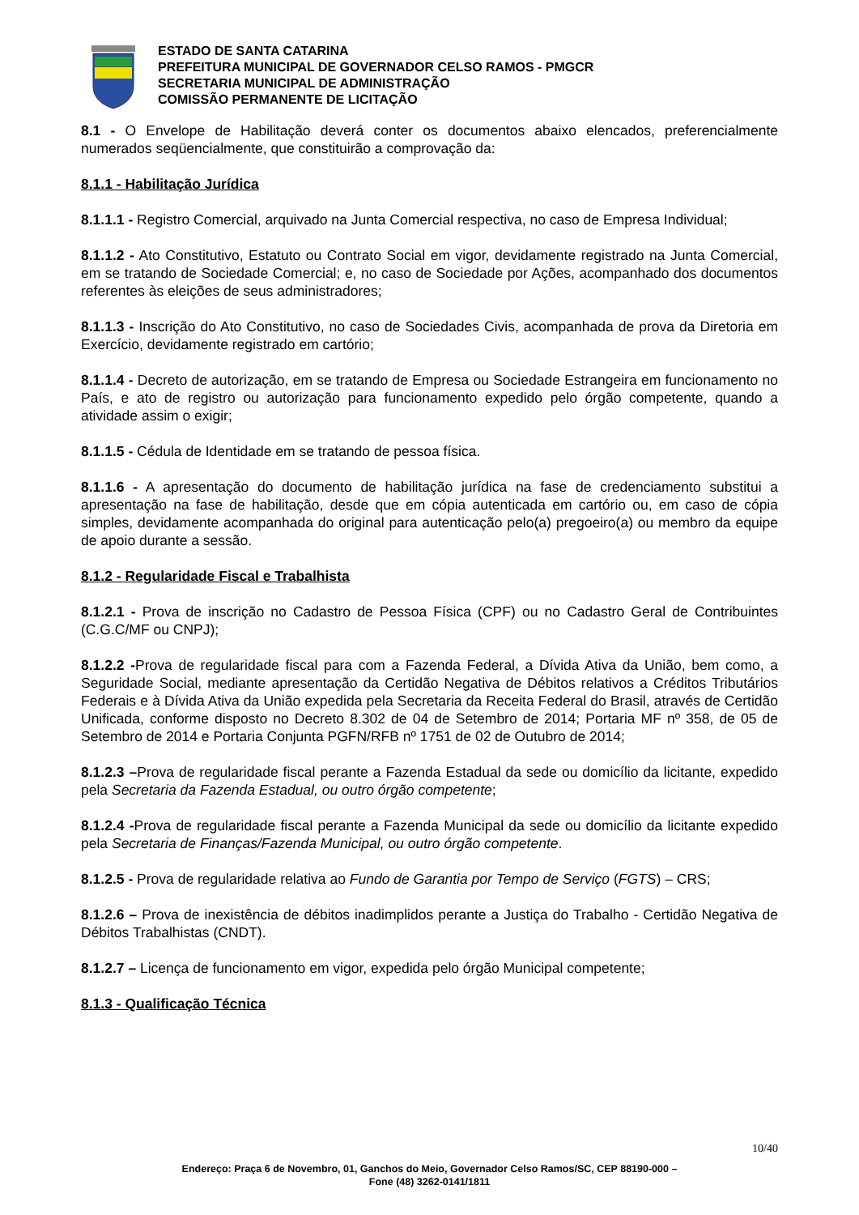ESTADO DE SANTA CATARINA
PREFEITURA MUNICIPAL DE GOVERNADOR CELSO RAMOS - PMGCR
SECRETARIA MUNICIPAL DE ADMINISTRAÇÃO
COMISSÃO PERMANENTE DE LICITAÇÃO
8.1 - O Envelope de Habilitação deverá conter os documentos abaixo elencados, preferencialmente numerados seqüencialmente, que constituirão a comprovação da:
8.1.1 - Habilitação Jurídica
8.1.1.1 - Registro Comercial, arquivado na Junta Comercial respectiva, no caso de Empresa Individual;
8.1.1.2 - Ato Constitutivo, Estatuto ou Contrato Social em vigor, devidamente registrado na Junta Comercial, em se tratando de Sociedade Comercial; e, no caso de Sociedade por Ações, acompanhado dos documentos referentes às eleições de seus administradores;
8.1.1.3 - Inscrição do Ato Constitutivo, no caso de Sociedades Civis, acompanhada de prova da Diretoria em Exercício, devidamente registrado em cartório;
8.1.1.4 - Decreto de autorização, em se tratando de Empresa ou Sociedade Estrangeira em funcionamento no País, e ato de registro ou autorização para funcionamento expedido pelo órgão competente, quando a atividade assim o exigir;
8.1.1.5 - Cédula de Identidade em se tratando de pessoa física.
8.1.1.6 - A apresentação do documento de habilitação jurídica na fase de credenciamento substitui a apresentação na fase de habilitação, desde que em cópia autenticada em cartório ou, em caso de cópia simples, devidamente acompanhada do original para autenticação pelo(a) pregoeiro(a) ou membro da equipe de apoio durante a sessão.
8.1.2 - Regularidade Fiscal e Trabalhista
8.1.2.1 - Prova de inscrição no Cadastro de Pessoa Física (CPF) ou no Cadastro Geral de Contribuintes (C.G.C/MF ou CNPJ);
8.1.2.2 -Prova de regularidade fiscal para com a Fazenda Federal, a Dívida Ativa da União, bem como, a Seguridade Social, mediante apresentação da Certidão Negativa de Débitos relativos a Créditos Tributários Federais e à Dívida Ativa da União expedida pela Secretaria da Receita Federal do Brasil, através de Certidão Unificada, conforme disposto no Decreto 8.302 de 04 de Setembro de 2014; Portaria MF nº 358, de 05 de Setembro de 2014 e Portaria Conjunta PGFN/RFB nº 1751 de 02 de Outubro de 2014;
8.1.2.3 –Prova de regularidade fiscal perante a Fazenda Estadual da sede ou domicílio da licitante, expedido pela Secretaria da Fazenda Estadual, ou outro órgão competente;
8.1.2.4 -Prova de regularidade fiscal perante a Fazenda Municipal da sede ou domicílio da licitante expedido pela Secretaria de Finanças/Fazenda Municipal, ou outro órgão competente.
8.1.2.5 - Prova de regularidade relativa ao Fundo de Garantia por Tempo de Serviço (FGTS) – CRS;
8.1.2.6 – Prova de inexistência de débitos inadimplidos perante a Justiça do Trabalho - Certidão Negativa de Débitos Trabalhistas (CNDT).
8.1.2.7 – Licença de funcionamento em vigor, expedida pelo órgão Municipal competente;
8.1.3 - Qualificação Técnica
10/40
Endereço: Praça 6 de Novembro, 01, Ganchos do Meio, Governador Celso Ramos/SC, CEP 88190-000 –
Fone (48) 3262-0141/1811